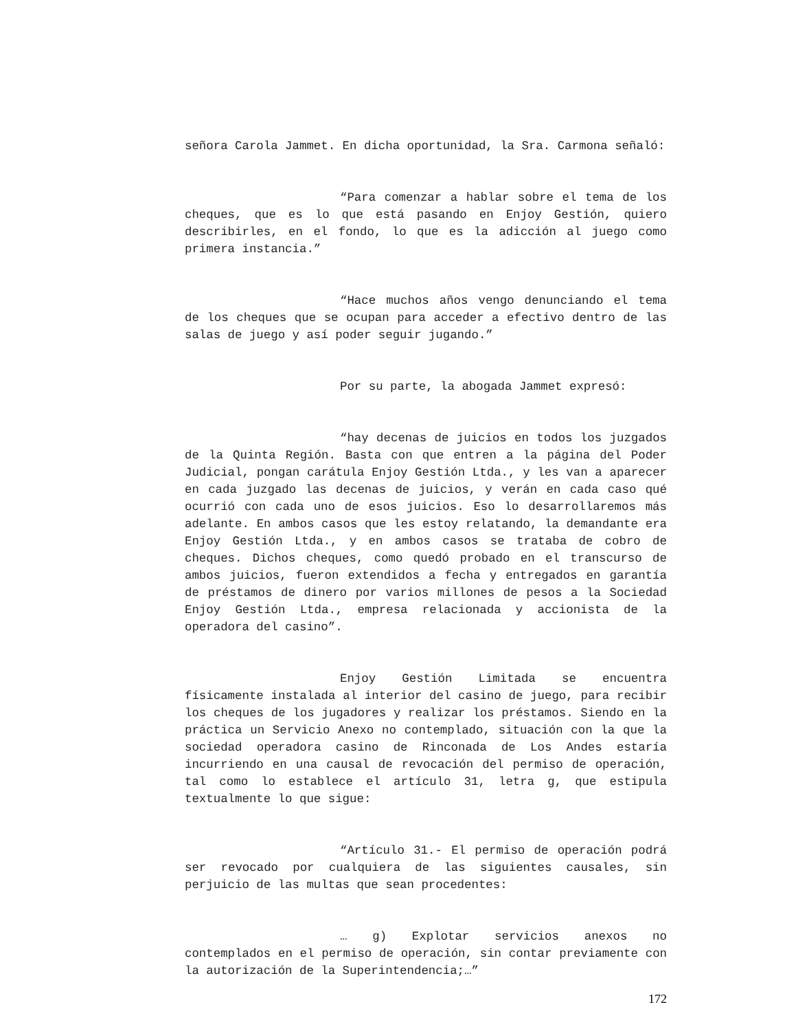señora Carola Jammet. En dicha oportunidad, la Sra. Carmona señaló:
“Para comenzar a hablar sobre el tema de los cheques, que es lo que está pasando en Enjoy Gestión, quiero describirles, en el fondo, lo que es la adicción al juego como primera instancia.”
“Hace muchos años vengo denunciando el tema de los cheques que se ocupan para acceder a efectivo dentro de las salas de juego y así poder seguir jugando.”
Por su parte, la abogada Jammet expresó:
“hay decenas de juicios en todos los juzgados de la Quinta Región. Basta con que entren a la página del Poder Judicial, pongan carátula Enjoy Gestión Ltda., y les van a aparecer en cada juzgado las decenas de juicios, y verán en cada caso qué ocurrió con cada uno de esos juicios. Eso lo desarrollaremos más adelante. En ambos casos que les estoy relatando, la demandante era Enjoy Gestión Ltda., y en ambos casos se trataba de cobro de cheques. Dichos cheques, como quedó probado en el transcurso de ambos juicios, fueron extendidos a fecha y entregados en garantía de préstamos de dinero por varios millones de pesos a la Sociedad Enjoy Gestión Ltda., empresa relacionada y accionista de la operadora del casino”.
Enjoy Gestión Limitada se encuentra físicamente instalada al interior del casino de juego, para recibir los cheques de los jugadores y realizar los préstamos. Siendo en la práctica un Servicio Anexo no contemplado, situación con la que la sociedad operadora casino de Rinconada de Los Andes estaría incurriendo en una causal de revocación del permiso de operación, tal como lo establece el artículo 31, letra g, que estipula textualmente lo que sigue:
“Artículo 31.- El permiso de operación podrá ser revocado por cualquiera de las siguientes causales, sin perjuicio de las multas que sean procedentes:
… g) Explotar servicios anexos no contemplados en el permiso de operación, sin contar previamente con la autorización de la Superintendencia;…”
172